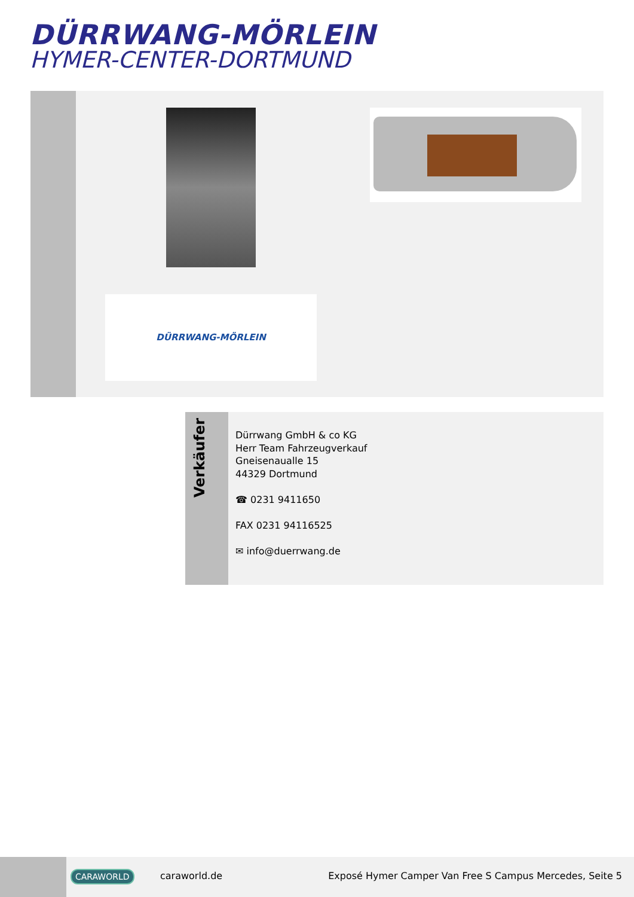DÜRRWANG-MÖRLEIN
HYMER-CENTER-DORTMUND
DÜRRWANG-MÖRLEIN
Verkäufer
Dürrwang GmbH & co KG
Herr Team Fahrzeugverkauf
Gneisenaualle 15
44329 Dortmund
☎ 0231 9411650
FAX 0231 94116525
✉ info@duerrwang.de
CARAWORLD caraworld.de
Exposé Hymer Camper Van Free S Campus Mercedes, Seite 5